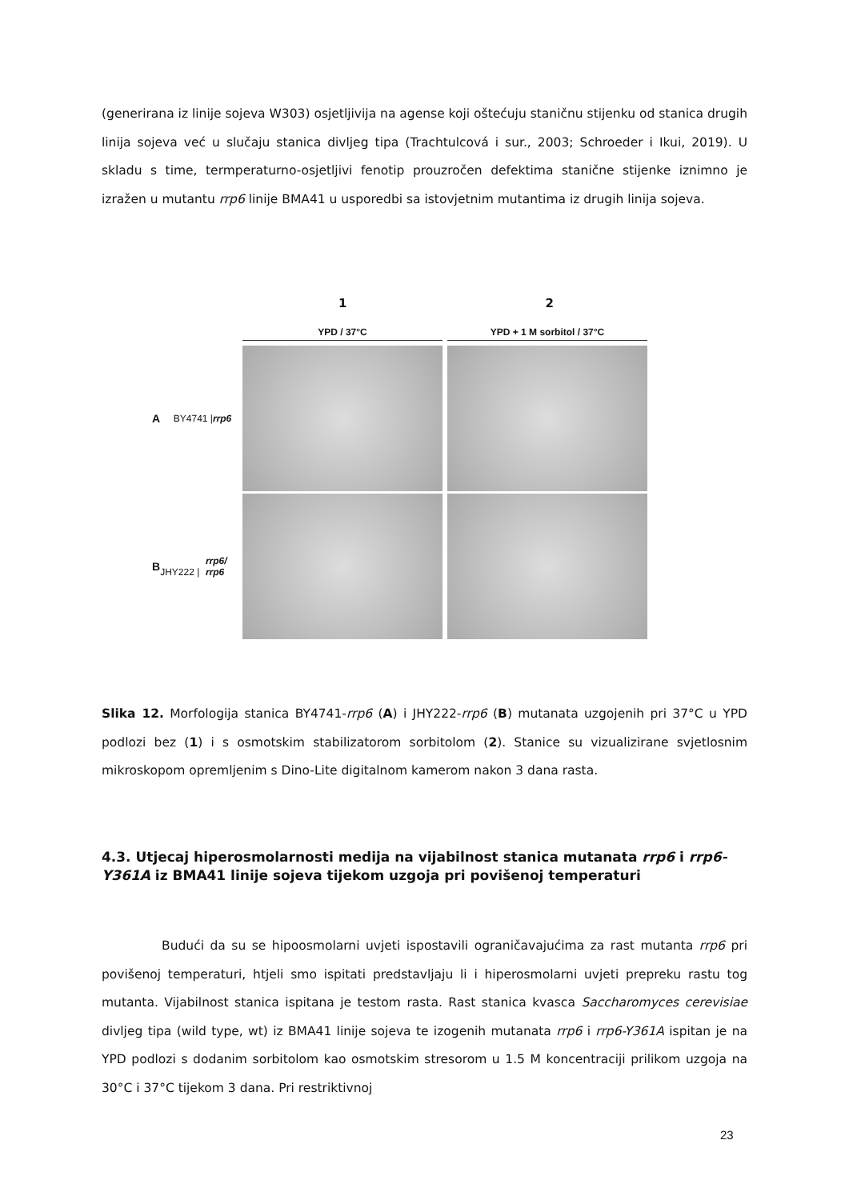(generirana iz linije sojeva W303) osjetljivija na agense koji oštećuju staničnu stijenku od stanica drugih linija sojeva već u slučaju stanica divljeg tipa (Trachtulcová i sur., 2003; Schroeder i Ikui, 2019). U skladu s time, termperaturno-osjetljivi fenotip prouzročen defektima stanične stijenke iznimno je izražen u mutantu rrp6 linije BMA41 u usporedbi sa istovjetnim mutantima iz drugih linija sojeva.
1 2
YPD / 37°C YPD + 1 M sorbitol / 37°C
A BY4741 | rrp6
B JHY222 | rrp6/ rrp6
Slika 12. Morfologija stanica BY4741-rrp6 (A) i JHY222-rrp6 (B) mutanata uzgojenih pri 37°C u YPD podlozi bez (1) i s osmotskim stabilizatorom sorbitolom (2). Stanice su vizualizirane svjetlosnim mikroskopom opremljenim s Dino-Lite digitalnom kamerom nakon 3 dana rasta.
4.3. Utjecaj hiperosmolarnosti medija na vijabilnost stanica mutanata rrp6 i rrp6-Y361A iz BMA41 linije sojeva tijekom uzgoja pri povišenoj temperaturi
Budući da su se hipoosmolarni uvjeti ispostavili ograničavajućima za rast mutanta rrp6 pri povišenoj temperaturi, htjeli smo ispitati predstavljaju li i hiperosmolarni uvjeti prepreku rastu tog mutanta. Vijabilnost stanica ispitana je testom rasta. Rast stanica kvasca Saccharomyces cerevisiae divljeg tipa (wild type, wt) iz BMA41 linije sojeva te izogenih mutanata rrp6 i rrp6-Y361A ispitan je na YPD podlozi s dodanim sorbitolom kao osmotskim stresorom u 1.5 M koncentraciji prilikom uzgoja na 30°C i 37°C tijekom 3 dana. Pri restriktivnoj
23